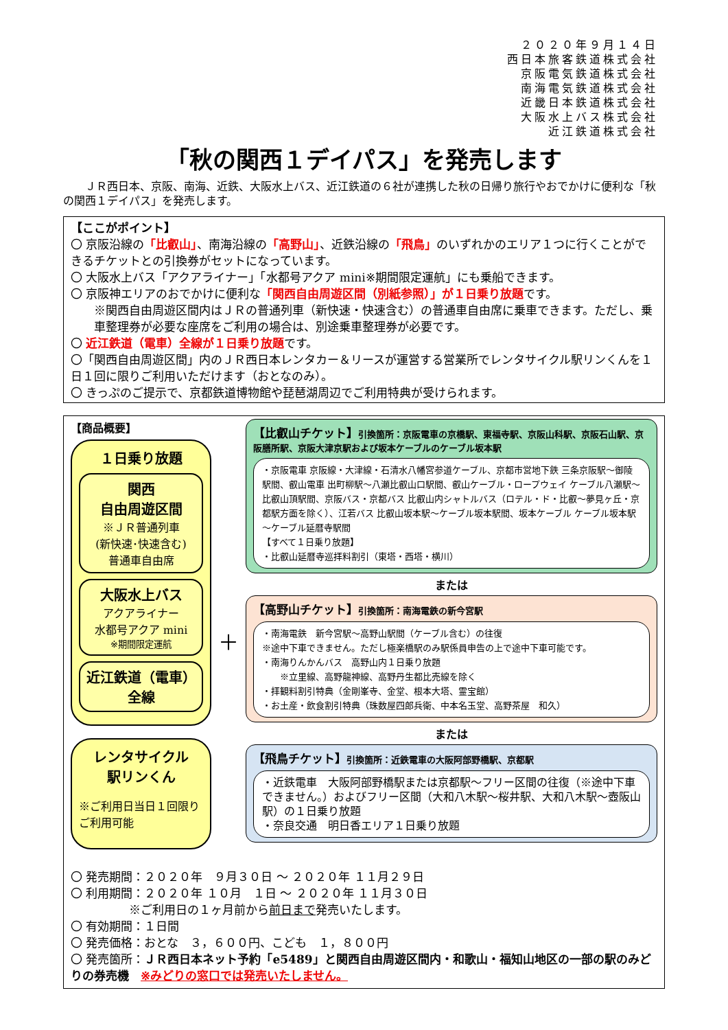２０２０年９月１４日
西日本旅客鉄道株式会社
京阪電気鉄道株式会社
南海電気鉄道株式会社
近畿日本鉄道株式会社
大阪水上バス株式会社
近江鉄道株式会社
「秋の関西１デイパス」を発売します
ＪＲ西日本、京阪、南海、近鉄、大阪水上バス、近江鉄道の６社が連携した秋の日帰り旅行やおでかけに便利な「秋の関西１デイパス」を発売します。
【ここがポイント】
〇 京阪沿線の「比叡山」、南海沿線の「高野山」、近鉄沿線の「飛鳥」のいずれかのエリア１つに行くことができるチケットとの引換券がセットになっています。
〇 大阪水上バス「アクアライナー」「水都号アクア mini※期間限定運航」にも乗船できます。
〇 京阪神エリアのおでかけに便利な「関西自由周遊区間（別紙参照）」が１日乗り放題です。
※関西自由周遊区間内はＪＲの普通列車（新快速・快速含む）の普通車自由席に乗車できます。ただし、乗車整理券が必要な座席をご利用の場合は、別途乗車整理券が必要です。
〇 近江鉄道（電車）全線が１日乗り放題です。
〇「関西自由周遊区間」内のＪＲ西日本レンタカー＆リースが運営する営業所でレンタサイクル駅リンくんを１日１回に限りご利用いただけます（おとなのみ）。
〇 きっぷのご提示で、京都鉄道博物館や琵琶湖周辺でご利用特典が受けられます。
【商品概要】
１日乗り放題
関西
自由周遊区間
※ＪＲ普通列車
(新快速･快速含む)
普通車自由席
大阪水上バス
アクアライナー
水都号アクア mini
※期間限定運航
近江鉄道（電車）
全線
レンタサイクル
駅リンくん
※ご利用日当日１回限りご利用可能
＋
【比叡山チケット】引換箇所：京阪電車の京橋駅、東福寺駅、京阪山科駅、京阪石山駅、京阪膳所駅、京阪大津京駅および坂本ケーブルのケーブル坂本駅
・京阪電車 京阪線・大津線・石清水八幡宮参道ケーブル、京都市営地下鉄 三条京阪駅～御陵駅間、叡山電車 出町柳駅～八瀬比叡山口駅間、叡山ケーブル・ロープウェイ ケーブル八瀬駅～比叡山頂駅間、京阪バス・京都バス 比叡山内シャトルバス（ロテル・ド・比叡～夢見ヶ丘・京都駅方面を除く）、江若バス 比叡山坂本駅～ケーブル坂本駅間、坂本ケーブル ケーブル坂本駅～ケーブル延暦寺駅間
【すべて１日乗り放題】
・比叡山延暦寺巡拝料割引（東塔・西塔・横川）
または
【高野山チケット】引換箇所：南海電鉄の新今宮駅
・南海電鉄　新今宮駅～高野山駅間（ケーブル含む）の往復
※途中下車できません。ただし極楽橋駅のみ駅係員申告の上で途中下車可能です。
・南海りんかんバス　高野山内１日乗り放題
　　※立里線、高野龍神線、高野丹生都比売線を除く
・拝観料割引特典（金剛峯寺、金堂、根本大塔、霊宝館）
・お土産・飲食割引特典（珠数屋四郎兵衛、中本名玉堂、高野茶屋　和久）
または
【飛鳥チケット】引換箇所：近鉄電車の大阪阿部野橋駅、京都駅
・近鉄電車　大阪阿部野橋駅または京都駅～フリー区間の往復（※途中下車できません。）およびフリー区間（大和八木駅～桜井駅、大和八木駅～壺阪山駅）の１日乗り放題
・奈良交通　明日香エリア１日乗り放題
〇 発売期間：２０２０年　９月３０日 ～ ２０２０年 １１月２９日
〇 利用期間：２０２０年 １０月　１日 ～ ２０２０年 １１月３０日
　　　※ご利用日の１ヶ月前から前日まで発売いたします。
〇 有効期間：１日間
〇 発売価格：おとな　３，６００円、こども　１，８００円
〇 発売箇所：ＪＲ西日本ネット予約「e5489」と関西自由周遊区間内・和歌山・福知山地区の一部の駅のみどりの券売機　※みどりの窓口では発売いたしません。